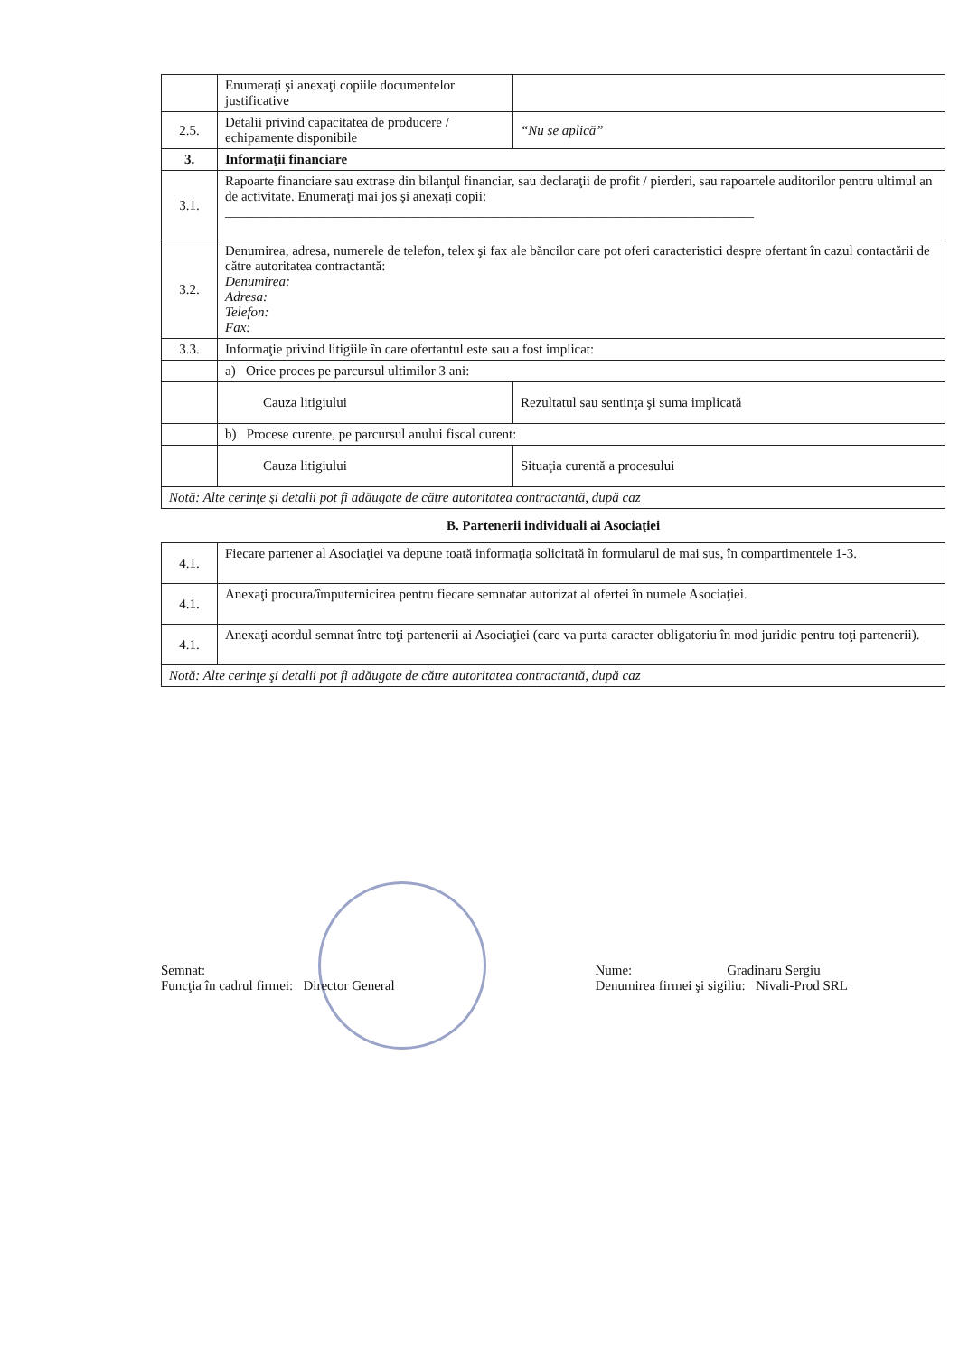| | Enumeraţi şi anexaţi copiile documentelor justificative | |
| 2.5. | Detalii privind capacitatea de producere / echipamente disponibile | “Nu se aplică” |
| 3. | Informaţii financiare | |
| 3.1. | Rapoarte financiare sau extrase din bilanţul financiar, sau declaraţii de profit / pierderi, sau rapoartele auditorilor pentru ultimul an de activitate. Enumeraţi mai jos şi anexaţi copii: ______________________________________________________________________________ | |
| 3.2. | Denumirea, adresa, numerele de telefon, telex şi fax ale băncilor care pot oferi caracteristici despre ofertant în cazul contactării de către autoritatea contractantă: Denumirea: Adresa: Telefon: Fax: | |
| 3.3. | Informaţie privind litigiile în care ofertantul este sau a fost implicat: | |
| | a) Orice proces pe parcursul ultimilor 3 ani: | |
| | Cauza litigiului | Rezultatul sau sentinţa şi suma implicată |
| | b) Procese curente, pe parcursul anului fiscal curent: | |
| | Cauza litigiului | Situaţia curentă a procesului |
| Notă: Alte cerinţe şi detalii pot fi adăugate de către autoritatea contractantă, după caz | | |
B. Parteneriі individuali ai Asociaţiei
| 4.1. | Fiecare partener al Asociaţiei va depune toată informaţia solicitată în formularul de mai sus, în compartimentele 1-3. |
| 4.1. | Anexaţi procura/împuternicirea pentru fiecare semnatar autorizat al ofertei în numele Asociaţiei. |
| 4.1. | Anexaţi acordul semnat între toţi partenerii ai Asociaţiei (care va purta caracter obligatoriu în mod juridic pentru toţi partenerii). |
| Notă: Alte cerinţe şi detalii pot fi adăugate de către autoritatea contractantă, după caz | |
Semnat:
Funcţia în cadrul firmei: Director General
Nume: Gradinaru Sergiu
Denumirea firmei şi sigiliu: Nivali-Prod SRL